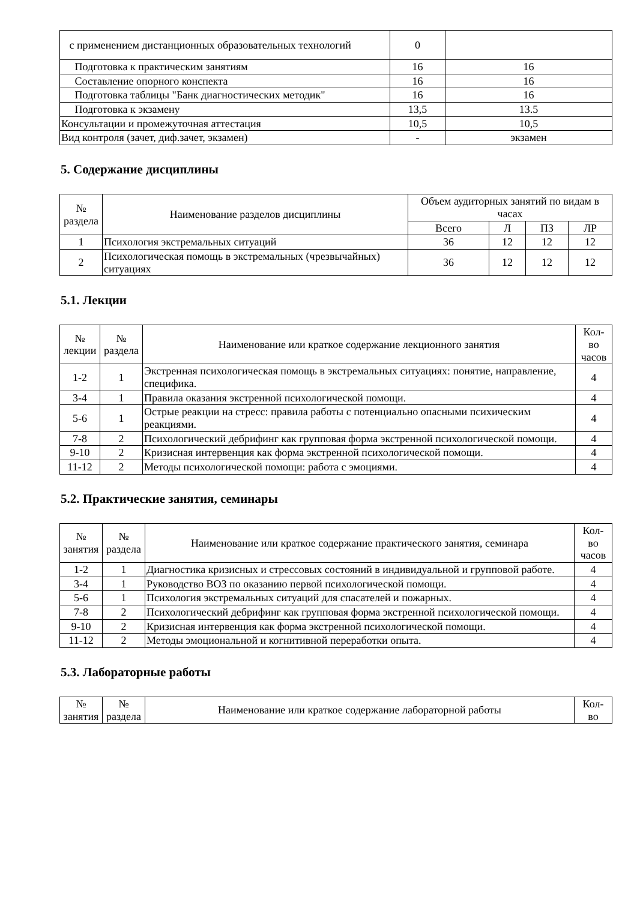| с применением дистанционных образовательных технологий | 0 | |
| Подготовка к практическим занятиям | 16 | 16 |
| Составление опорного конспекта | 16 | 16 |
| Подготовка таблицы "Банк диагностических методик" | 16 | 16 |
| Подготовка к экзамену | 13,5 | 13.5 |
| Консультации и промежуточная аттестация | 10,5 | 10,5 |
| Вид контроля (зачет, диф.зачет, экзамен) | - | экзамен |
5. Содержание дисциплины
| № раздела | Наименование разделов дисциплины | Объем аудиторных занятий по видам в часах | | | |
| --- | --- | --- | --- | --- | --- |
| | | Всего | Л | ПЗ | ЛР |
| 1 | Психология экстремальных ситуаций | 36 | 12 | 12 | 12 |
| 2 | Психологическая помощь в экстремальных (чрезвычайных) ситуациях | 36 | 12 | 12 | 12 |
5.1. Лекции
| № лекции | № раздела | Наименование или краткое содержание лекционного занятия | Кол- во часов |
| --- | --- | --- | --- |
| 1-2 | 1 | Экстренная психологическая помощь в экстремальных ситуациях: понятие, направление, специфика. | 4 |
| 3-4 | 1 | Правила оказания экстренной психологической помощи. | 4 |
| 5-6 | 1 | Острые реакции на стресс: правила работы с потенциально опасными психическим реакциями. | 4 |
| 7-8 | 2 | Психологический дебрифинг как групповая форма экстренной психологической помощи. | 4 |
| 9-10 | 2 | Кризисная интервенция как форма экстренной психологической помощи. | 4 |
| 11-12 | 2 | Методы психологической помощи: работа с эмоциями. | 4 |
5.2. Практические занятия, семинары
| № занятия | № раздела | Наименование или краткое содержание практического занятия, семинара | Кол- во часов |
| --- | --- | --- | --- |
| 1-2 | 1 | Диагностика кризисных и стрессовых состояний в индивидуальной и групповой работе. | 4 |
| 3-4 | 1 | Руководство ВОЗ по оказанию первой психологической помощи. | 4 |
| 5-6 | 1 | Психология экстремальных ситуаций для спасателей и пожарных. | 4 |
| 7-8 | 2 | Психологический дебрифинг как групповая форма экстренной психологической помощи. | 4 |
| 9-10 | 2 | Кризисная интервенция как форма экстренной психологической помощи. | 4 |
| 11-12 | 2 | Методы эмоциональной и когнитивной переработки опыта. | 4 |
5.3. Лабораторные работы
| № занятия | № раздела | Наименование или краткое содержание лабораторной работы | Кол- во |
| --- | --- | --- | --- |